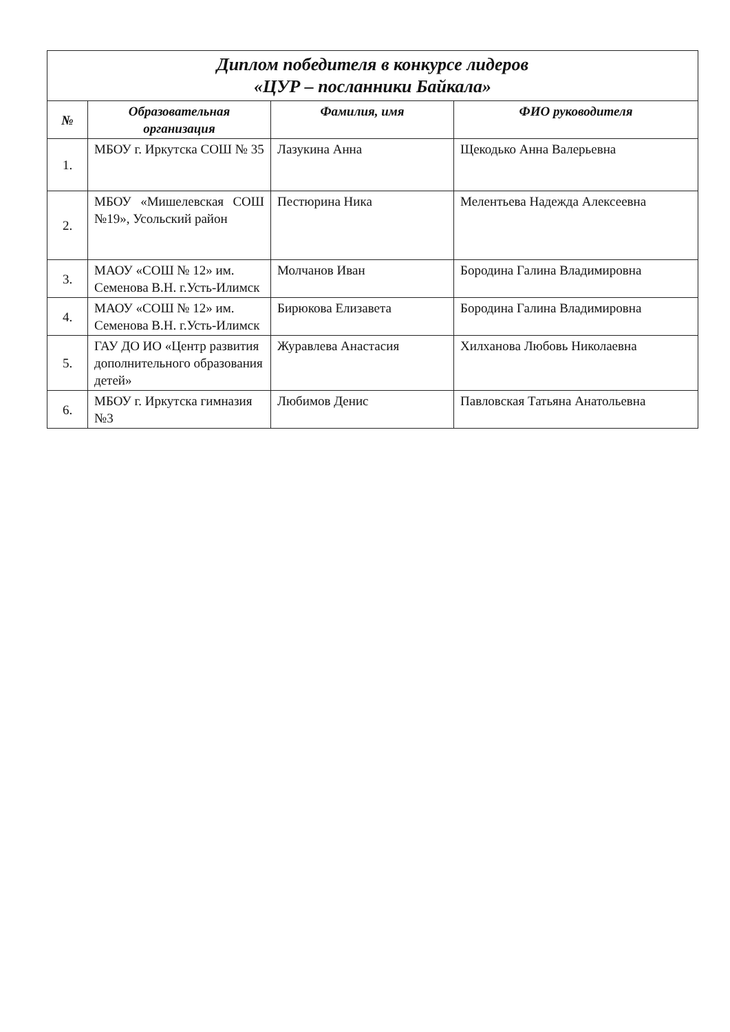| Диплом победителя в конкурсе лидеров «ЦУР – посланники Байкала» | | | |
| № | Образовательная организация | Фамилия, имя | ФИО руководителя |
| 1. | МБОУ г. Иркутска СОШ № 35 | Лазукина Анна | Щекодько Анна Валерьевна |
| 2. | МБОУ «Мишелевская СОШ №19», Усольский район | Пестюрина Ника | Мелентьева Надежда Алексеевна |
| 3. | МАОУ «СОШ № 12» им. Семенова В.Н. г.Усть-Илимск | Молчанов Иван | Бородина Галина Владимировна |
| 4. | МАОУ «СОШ № 12» им. Семенова В.Н. г.Усть-Илимск | Бирюкова Елизавета | Бородина Галина Владимировна |
| 5. | ГАУ ДО ИО «Центр развития дополнительного образования детей» | Журавлева Анастасия | Хилханова Любовь Николаевна |
| 6. | МБОУ г. Иркутска гимназия №3 | Любимов Денис | Павловская Татьяна Анатольевна |